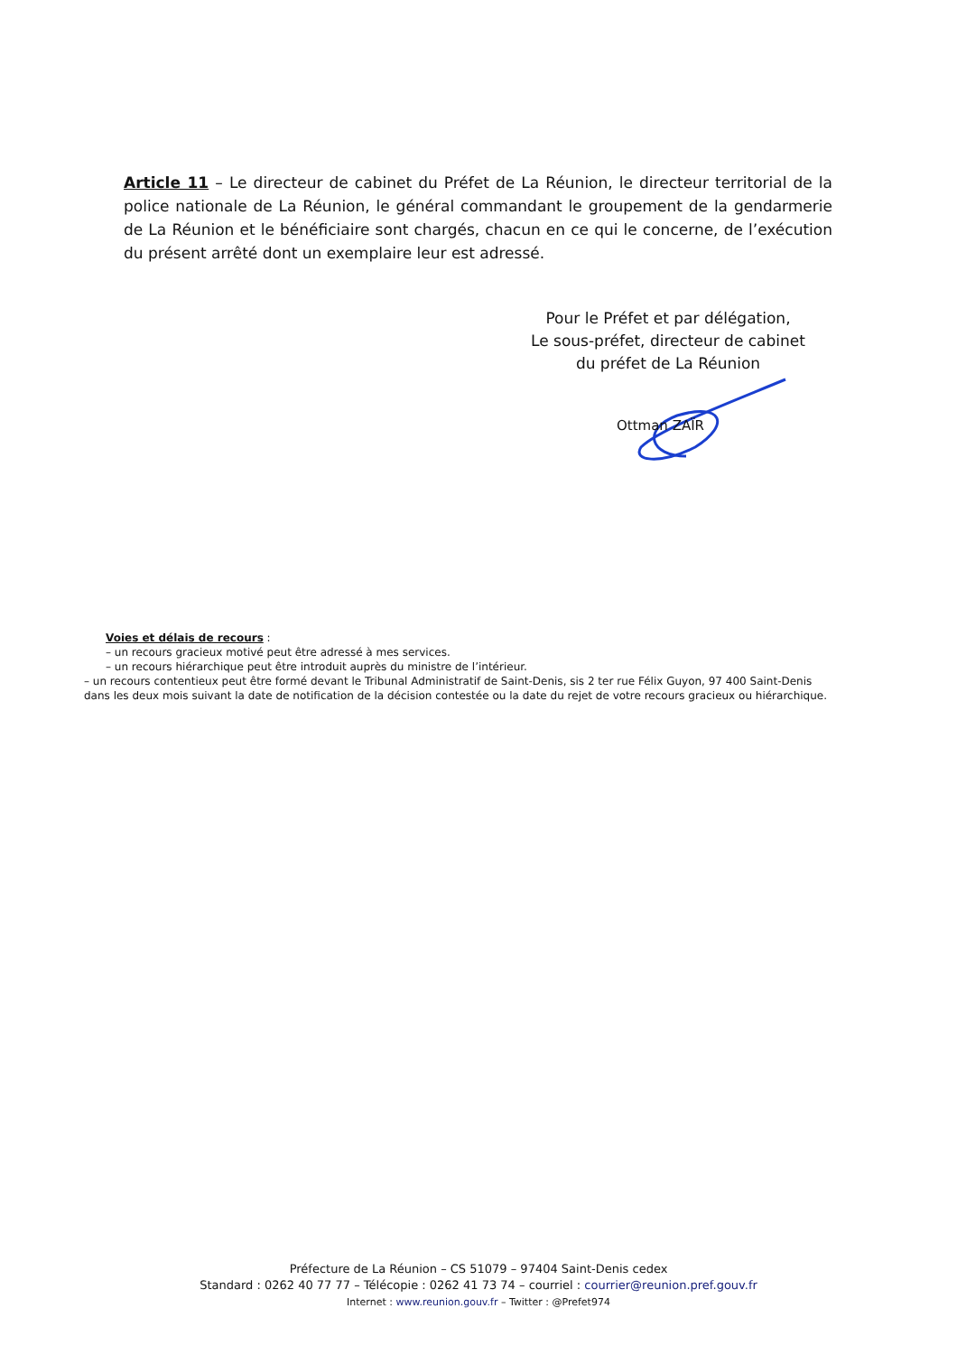Article 11 – Le directeur de cabinet du Préfet de La Réunion, le directeur territorial de la police nationale de La Réunion, le général commandant le groupement de la gendarmerie de La Réunion et le bénéficiaire sont chargés, chacun en ce qui le concerne, de l’exécution du présent arrêté dont un exemplaire leur est adressé.
Pour le Préfet et par délégation,
Le sous-préfet, directeur de cabinet
du préfet de La Réunion
Ottman ZAÏR
Voies et délais de recours :
– un recours gracieux motivé peut être adressé à mes services.
– un recours hiérarchique peut être introduit auprès du ministre de l’intérieur.
– un recours contentieux peut être formé devant le Tribunal Administratif de Saint-Denis, sis 2 ter rue Félix Guyon, 97 400 Saint-Denis dans les deux mois suivant la date de notification de la décision contestée ou la date du rejet de votre recours gracieux ou hiérarchique.
Préfecture de La Réunion – CS 51079 – 97404 Saint-Denis cedex
Standard : 0262 40 77 77 – Télécopie : 0262 41 73 74 – courriel : courrier@reunion.pref.gouv.fr
Internet : www.reunion.gouv.fr – Twitter : @Prefet974